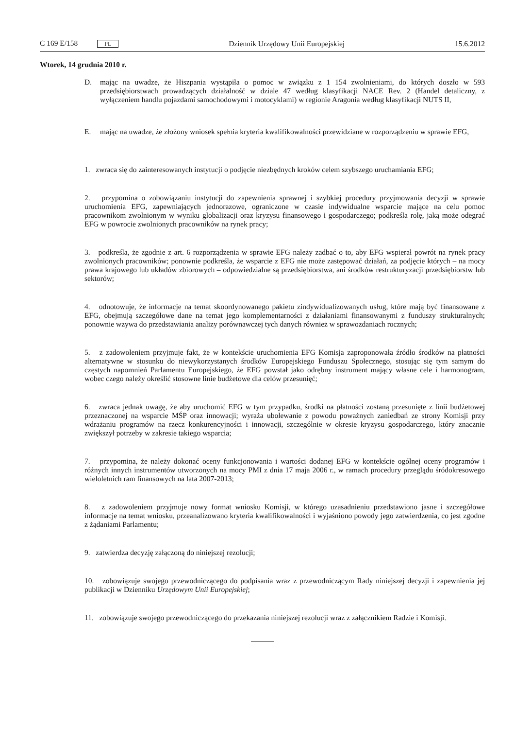C 169 E/158 PL
Dziennik Urzędowy Unii Europejskiej
15.6.2012
Wtorek, 14 grudnia 2010 r.
D. mając na uwadze, że Hiszpania wystąpiła o pomoc w związku z 1 154 zwolnieniami, do których doszło w 593 przedsiębiorstwach prowadzących działalność w dziale 47 według klasyfikacji NACE Rev. 2 (Handel detaliczny, z wyłączeniem handlu pojazdami samochodowymi i motocyklami) w regionie Aragonia według klasyfikacji NUTS II,
E. mając na uwadze, że złożony wniosek spełnia kryteria kwalifikowalności przewidziane w rozporządzeniu w sprawie EFG,
1. zwraca się do zainteresowanych instytucji o podjęcie niezbędnych kroków celem szybszego uruchamiania EFG;
2. przypomina o zobowiązaniu instytucji do zapewnienia sprawnej i szybkiej procedury przyjmowania decyzji w sprawie uruchomienia EFG, zapewniających jednorazowe, ograniczone w czasie indywidualne wsparcie mające na celu pomoc pracownikom zwolnionym w wyniku globalizacji oraz kryzysu finansowego i gospodarczego; podkreśla rolę, jaką może odegrać EFG w powrocie zwolnionych pracowników na rynek pracy;
3. podkreśla, że zgodnie z art. 6 rozporządzenia w sprawie EFG należy zadbać o to, aby EFG wspierał powrót na rynek pracy zwolnionych pracowników; ponownie podkreśla, że wsparcie z EFG nie może zastępować działań, za podjęcie których – na mocy prawa krajowego lub układów zbiorowych – odpowiedzialne są przedsiębiorstwa, ani środków restrukturyzacji przedsiębiorstw lub sektorów;
4. odnotowuje, że informacje na temat skoordynowanego pakietu zindywidualizowanych usług, które mają być finansowane z EFG, obejmują szczegółowe dane na temat jego komplementarności z działaniami finansowanymi z funduszy strukturalnych; ponownie wzywa do przedstawiania analizy porównawczej tych danych również w sprawozdaniach rocznych;
5. z zadowoleniem przyjmuje fakt, że w kontekście uruchomienia EFG Komisja zaproponowała źródło środków na płatności alternatywne w stosunku do niewykorzystanych środków Europejskiego Funduszu Społecznego, stosując się tym samym do częstych napomnień Parlamentu Europejskiego, że EFG powstał jako odrębny instrument mający własne cele i harmonogram, wobec czego należy określić stosowne linie budżetowe dla celów przesunięć;
6. zwraca jednak uwagę, że aby uruchomić EFG w tym przypadku, środki na płatności zostaną przesunięte z linii budżetowej przeznaczonej na wsparcie MŚP oraz innowacji; wyraża ubolewanie z powodu poważnych zaniedbań ze strony Komisji przy wdrażaniu programów na rzecz konkurencyjności i innowacji, szczególnie w okresie kryzysu gospodarczego, który znacznie zwiększył potrzeby w zakresie takiego wsparcia;
7. przypomina, że należy dokonać oceny funkcjonowania i wartości dodanej EFG w kontekście ogólnej oceny programów i różnych innych instrumentów utworzonych na mocy PMI z dnia 17 maja 2006 r., w ramach procedury przeglądu śródokresowego wieloletnich ram finansowych na lata 2007-2013;
8. z zadowoleniem przyjmuje nowy format wniosku Komisji, w którego uzasadnieniu przedstawiono jasne i szczegółowe informacje na temat wniosku, przeanalizowano kryteria kwalifikowalności i wyjaśniono powody jego zatwierdzenia, co jest zgodne z żądaniami Parlamentu;
9. zatwierdza decyzję załączoną do niniejszej rezolucji;
10. zobowiązuje swojego przewodniczącego do podpisania wraz z przewodniczącym Rady niniejszej decyzji i zapewnienia jej publikacji w Dzienniku Urzędowym Unii Europejskiej;
11. zobowiązuje swojego przewodniczącego do przekazania niniejszej rezolucji wraz z załącznikiem Radzie i Komisji.